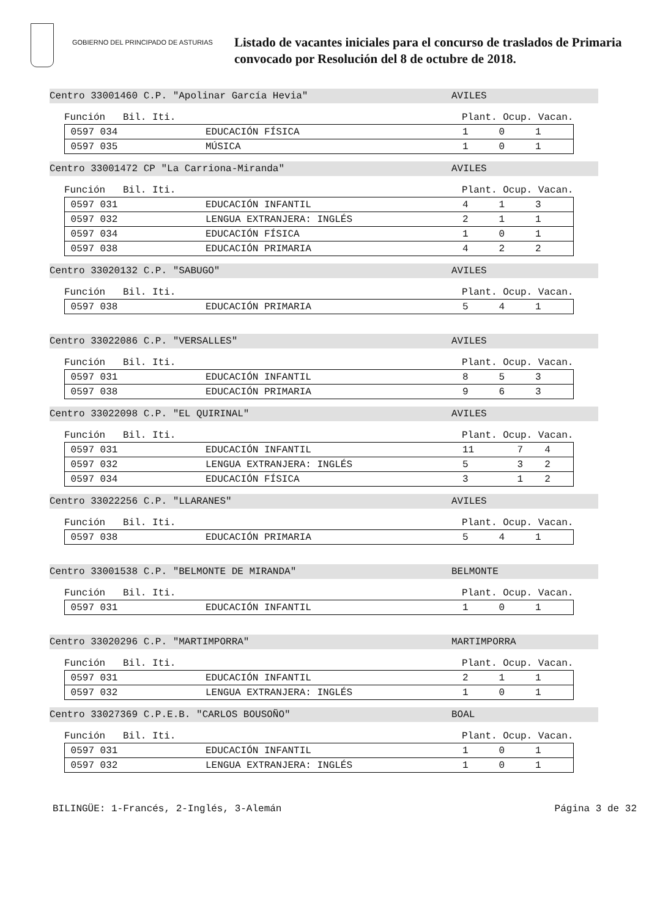GOBIERNO DEL PRINCIPADO DE ASTURIAS
Listado de vacantes iniciales para el concurso de traslados de Primaria
convocado por Resolución del 8 de octubre de 2018.
Centro 33001460 C.P. "Apolinar García Hevia" AVILES
Función Bil. Iti. Plant. Ocup. Vacan.
| 0597 034 | EDUCACIÓN FÍSICA | 1 | 0 | 1 |
| 0597 035 | MÚSICA | 1 | 0 | 1 |
Centro 33001472 CP "La Carriona-Miranda" AVILES
Función Bil. Iti. Plant. Ocup. Vacan.
| 0597 031 | EDUCACIÓN INFANTIL | 4 | 1 | 3 |
| 0597 032 | LENGUA EXTRANJERA: INGLÉS | 2 | 1 | 1 |
| 0597 034 | EDUCACIÓN FÍSICA | 1 | 0 | 1 |
| 0597 038 | EDUCACIÓN PRIMARIA | 4 | 2 | 2 |
Centro 33020132 C.P. "SABUGO" AVILES
Función Bil. Iti. Plant. Ocup. Vacan.
| 0597 038 | EDUCACIÓN PRIMARIA | 5 | 4 | 1 |
Centro 33022086 C.P. "VERSALLES" AVILES
Función Bil. Iti. Plant. Ocup. Vacan.
| 0597 031 | EDUCACIÓN INFANTIL | 8 | 5 | 3 |
| 0597 038 | EDUCACIÓN PRIMARIA | 9 | 6 | 3 |
Centro 33022098 C.P. "EL QUIRINAL" AVILES
Función Bil. Iti. Plant. Ocup. Vacan.
| 0597 031 | EDUCACIÓN INFANTIL | 11 | 7 | 4 |
| 0597 032 | LENGUA EXTRANJERA: INGLÉS | 5 | 3 | 2 |
| 0597 034 | EDUCACIÓN FÍSICA | 3 | 1 | 2 |
Centro 33022256 C.P. "LLARANES" AVILES
Función Bil. Iti. Plant. Ocup. Vacan.
| 0597 038 | EDUCACIÓN PRIMARIA | 5 | 4 | 1 |
Centro 33001538 C.P. "BELMONTE DE MIRANDA" BELMONTE
Función Bil. Iti. Plant. Ocup. Vacan.
| 0597 031 | EDUCACIÓN INFANTIL | 1 | 0 | 1 |
Centro 33020296 C.P. "MARTIMPORRA" MARTIMPORRA
Función Bil. Iti. Plant. Ocup. Vacan.
| 0597 031 | EDUCACIÓN INFANTIL | 2 | 1 | 1 |
| 0597 032 | LENGUA EXTRANJERA: INGLÉS | 1 | 0 | 1 |
Centro 33027369 C.P.E.B. "CARLOS BOUSOÑO" BOAL
Función Bil. Iti. Plant. Ocup. Vacan.
| 0597 031 | EDUCACIÓN INFANTIL | 1 | 0 | 1 |
| 0597 032 | LENGUA EXTRANJERA: INGLÉS | 1 | 0 | 1 |
BILINGÜE: 1-Francés, 2-Inglés, 3-Alemán Página 3 de 32